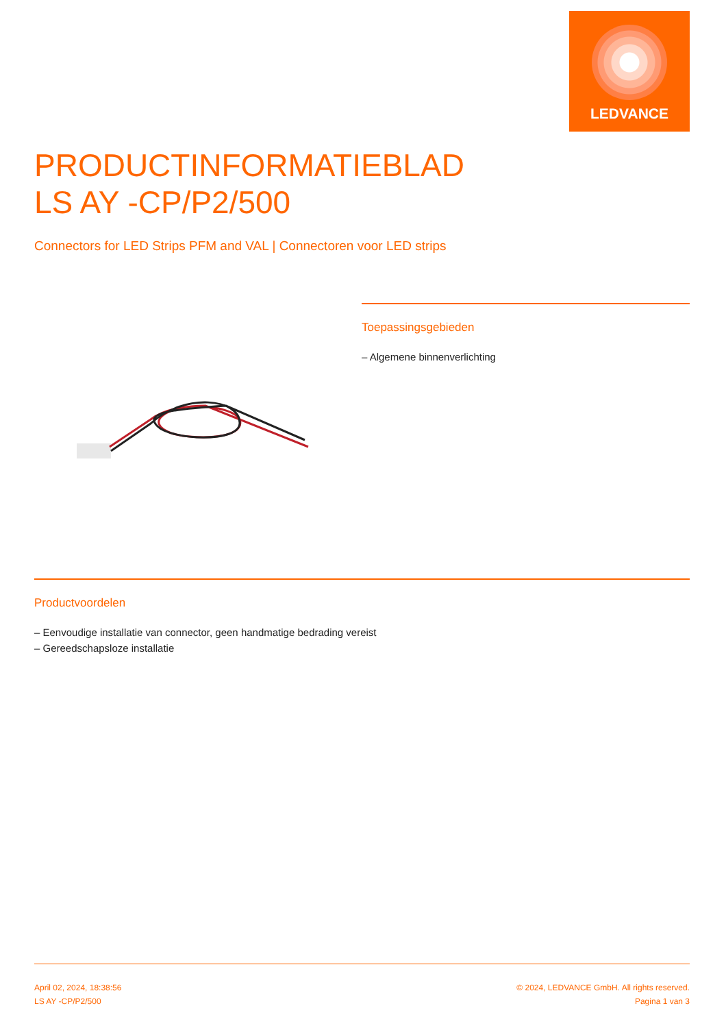LEDVANCE
PRODUCTINFORMATIEBLAD
LS AY -CP/P2/500
Connectors for LED Strips PFM and VAL | Connectoren voor LED strips
Toepassingsgebieden
– Algemene binnenverlichting
Productvoordelen
– Eenvoudige installatie van connector, geen handmatige bedrading vereist
– Gereedschapsloze installatie
April 02, 2024, 18:38:56
LS AY -CP/P2/500
© 2024, LEDVANCE GmbH. All rights reserved.
Pagina 1 van 3